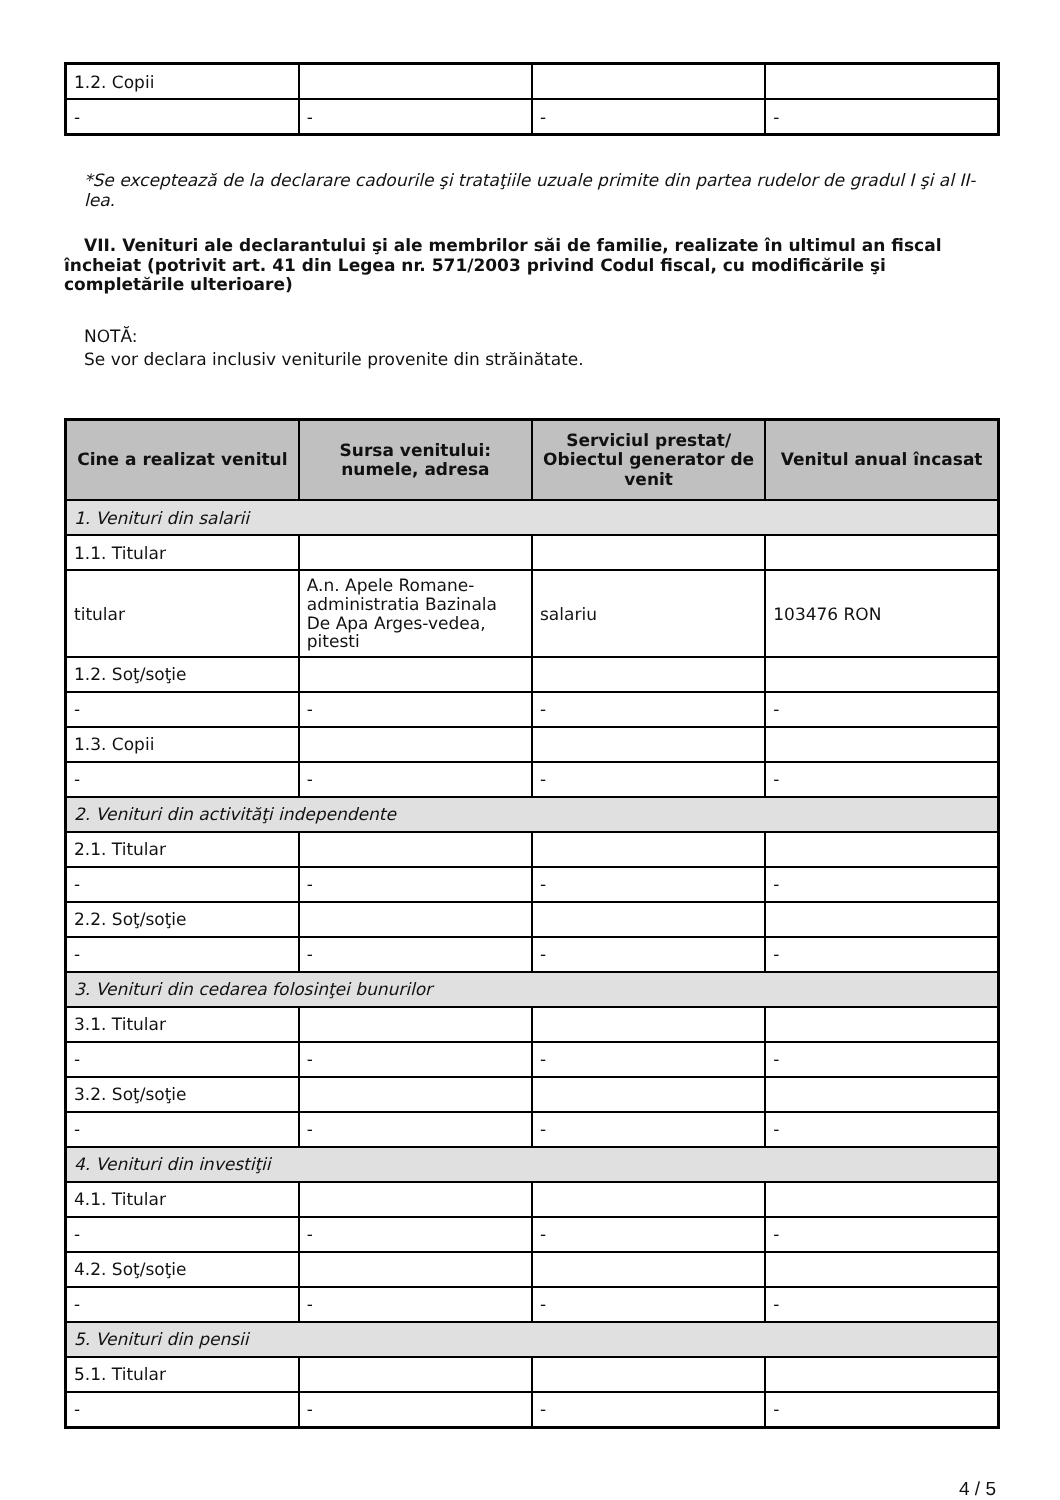| 1.2. Copii | | | |
| - | - | - | - |
*Se exceptează de la declarare cadourile şi trataţiile uzuale primite din partea rudelor de gradul I şi al II-lea.
VII. Venituri ale declarantului şi ale membrilor săi de familie, realizate în ultimul an fiscal încheiat (potrivit art. 41 din Legea nr. 571/2003 privind Codul fiscal, cu modificările şi completările ulterioare)
NOTĂ:
Se vor declara inclusiv veniturile provenite din străinătate.
| Cine a realizat venitul | Sursa venitului: numele, adresa | Serviciul prestat/ Obiectul generator de venit | Venitul anual încasat |
| --- | --- | --- | --- |
| 1. Venituri din salarii | | | |
| 1.1. Titular | | | |
| titular | A.n. Apele Romane-administratia Bazinala De Apa Arges-vedea, pitesti | salariu | 103476 RON |
| 1.2. Soţ/soţie | | | |
| - | - | - | - |
| 1.3. Copii | | | |
| - | - | - | - |
| 2. Venituri din activităţi independente | | | |
| 2.1. Titular | | | |
| - | - | - | - |
| 2.2. Soţ/soţie | | | |
| - | - | - | - |
| 3. Venituri din cedarea folosinţei bunurilor | | | |
| 3.1. Titular | | | |
| - | - | - | - |
| 3.2. Soţ/soţie | | | |
| - | - | - | - |
| 4. Venituri din investiţii | | | |
| 4.1. Titular | | | |
| - | - | - | - |
| 4.2. Soţ/soţie | | | |
| - | - | - | - |
| 5. Venituri din pensii | | | |
| 5.1. Titular | | | |
| - | - | - | - |
4 / 5